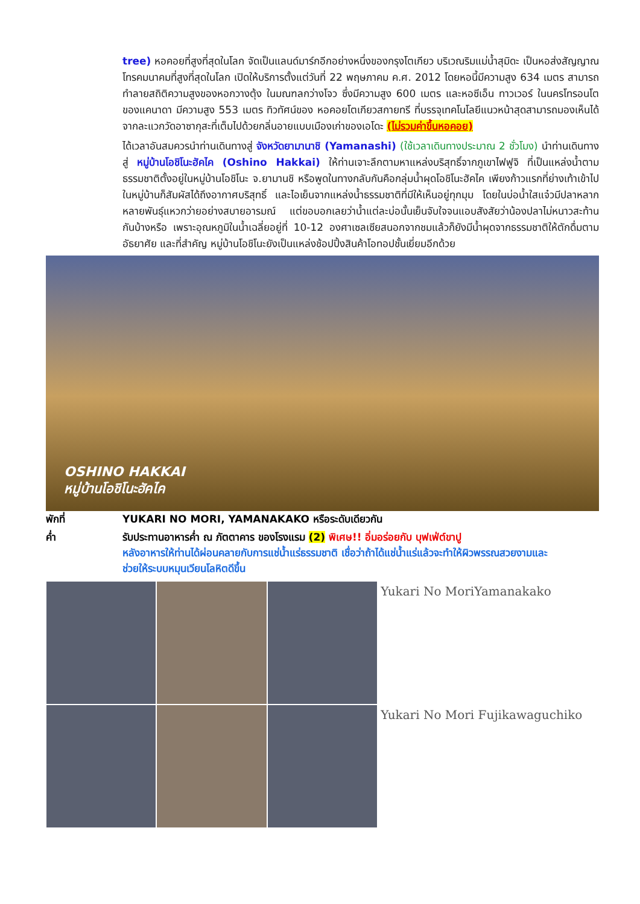tree) หอคอยที่สูงที่สุดในโลก จัดเป็นแลนด์มาร์กอีกอย่างหนึ่งของกรุงโตเกียว บริเวณริมแม่น้ำสุมิดะ เป็นหอส่งสัญญาณโทรคมนาคมที่สูงที่สุดในโลก เปิดให้บริการตั้งแต่วันที่ 22 พฤษภาคม ค.ศ. 2012 โดยหอนี้มีความสูง 634 เมตร สามารถทำลายสถิติความสูงของหอกวางตุ้ง ในมณฑลกว่างโจว ซึ่งมีความสูง 600 เมตร และหอซีเอ็น ทาวเวอร์ ในนครโทรอนโต ของแคนาดา มีความสูง 553 เมตร ทิวทัศน์ของ หอคอยโตเกียวสกายทรี ที่บรรจุเทคโนโลยีแนวหน้าสุดสามารถมองเห็นได้จากละแวกวัดอาซากุสะที่เต็มไปด้วยกลิ่นอายแบบเมืองเก่าของเอโดะ (ไม่รวมค่าขึ้นหอคอย)
ได้เวลาอันสมควรนำท่านเดินทางสู่ จังหวัดยามานาชิ (Yamanashi) (ใช้เวลาเดินทางประมาณ 2 ชั่วโมง) นำท่านเดินทางสู่ หมู่บ้านโอชิโนะฮัคไค (Oshino Hakkai) ให้ท่านเจาะลึกตามหาแหล่งบริสุทธิ์จากภูเขาไฟฟูจิ ที่เป็นแหล่งน้ำตามธรรมชาติตั้งอยู่ในหมู่บ้านโอชิโนะ จ.ยามานชิ หรือพูดในทางกลับกันคือกลุ่มน้ำผุดโอชิโนะฮัคไค เพียงก้าวแรกที่ย่างเท้าเข้าไปในหมู่บ้านก็สัมผัสได้ถึงอากาศบริสุทธิ์ และไอเย็นจากแหล่งน้ำธรรมชาติที่มีให้เห็นอยู่ทุกมุม โดยในบ่อน้ำใสแจ๋วมีปลาหลากหลายพันธุ์แหวกว่ายอย่างสบายอารมณ์ แต่ขอบอกเลยว่าน้ำแต่ละบ่อนั้นเย็นจับใจจนแอบสังสัยว่าน้องปลาไม่หนาวสะท้านกันบ้างหรือ เพราะอุณหภูมิในน้ำเฉลี่ยอยู่ที่ 10-12 องศาเซลเซียสนอกจากชมแล้วก็ยังมีน้ำผุดจากธรรมชาติให้ตักดื่มตามอัธยาศัย และที่สำคัญ หมู่บ้านโอชิโนะยังเป็นแหล่งช้อปปิ้งสินค้าโอทอปชั้นเยี่ยมอีกด้วย
OSHINO HAKKAI
หมู่บ้านโอชิโนะฮัคไค
พักที่ YUKARI NO MORI, YAMANAKAKO หรือระดับเดียวกัน
ค่ำ รับประทานอาหารค่ำ ณ ภัตตาคาร ของโรงแรม (2) พิเศษ!! อิ่มอร่อยกับ บุฟเฟ่ต์ขาปู
หลังอาหารให้ท่านได้ผ่อนคลายกับการแช่น้ำแร่ธรรมชาติ เชื่อว่าถ้าได้แช่น้ำแร่แล้วจะทำให้ผิวพรรณสวยงามและช่วยให้ระบบหมุนเวียนโลหิตดีขึ้น
Yukari No MoriYamanakako
Yukari No Mori Fujikawaguchiko